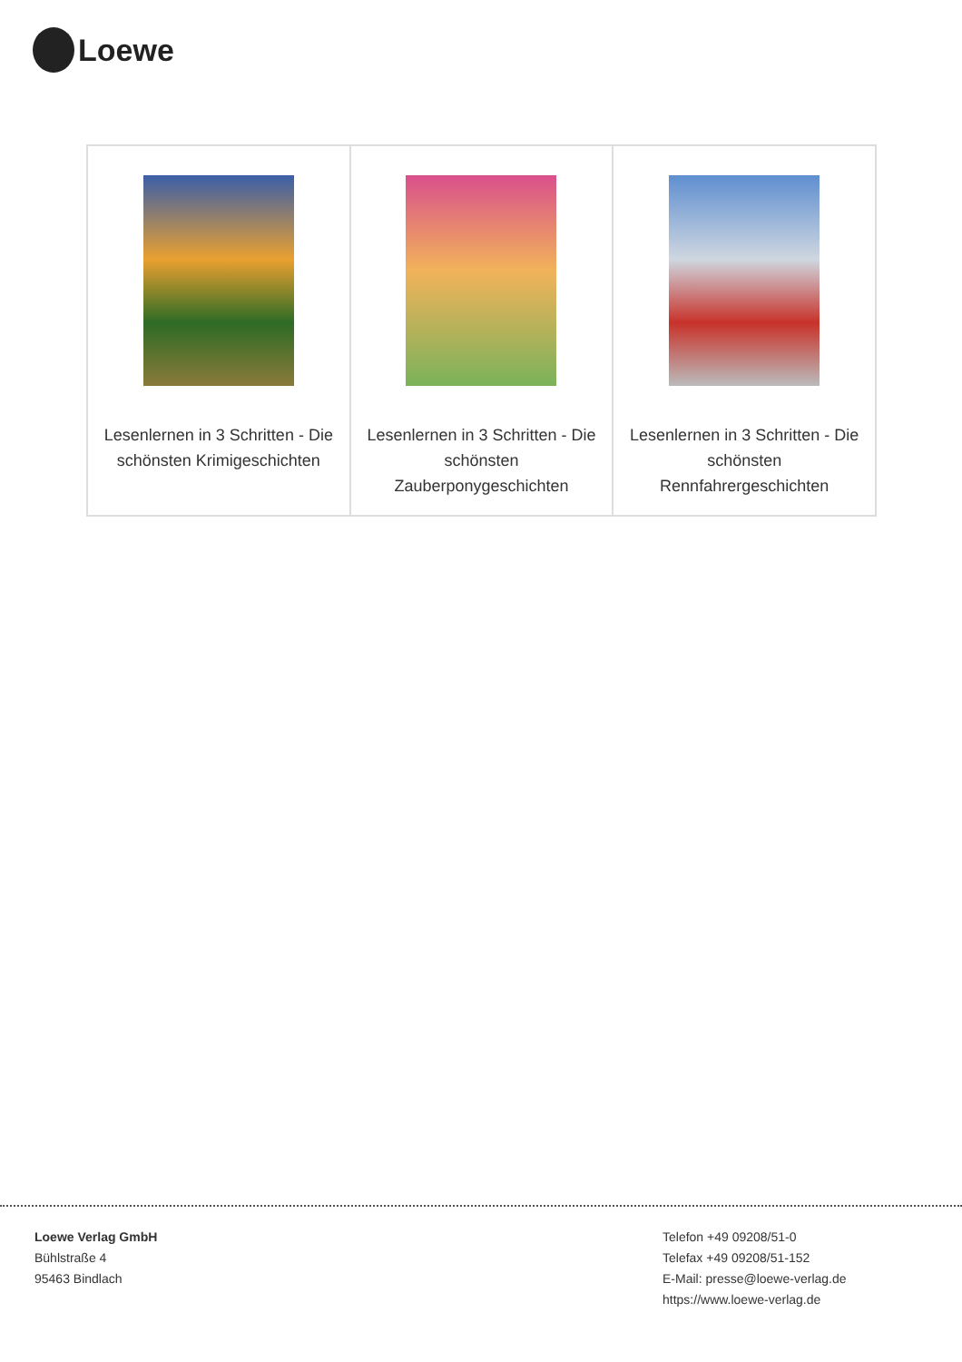Loewe
| Lesenlernen in 3 Schritten - Die schönsten Krimigeschichten | Lesenlernen in 3 Schritten - Die schönsten Zauberponygeschichten | Lesenlernen in 3 Schritten - Die schönsten Rennfahrergeschichten |
Loewe Verlag GmbH
Bühlstraße 4
95463 Bindlach
Telefon +49 09208/51-0
Telefax +49 09208/51-152
E-Mail: presse@loewe-verlag.de
https://www.loewe-verlag.de